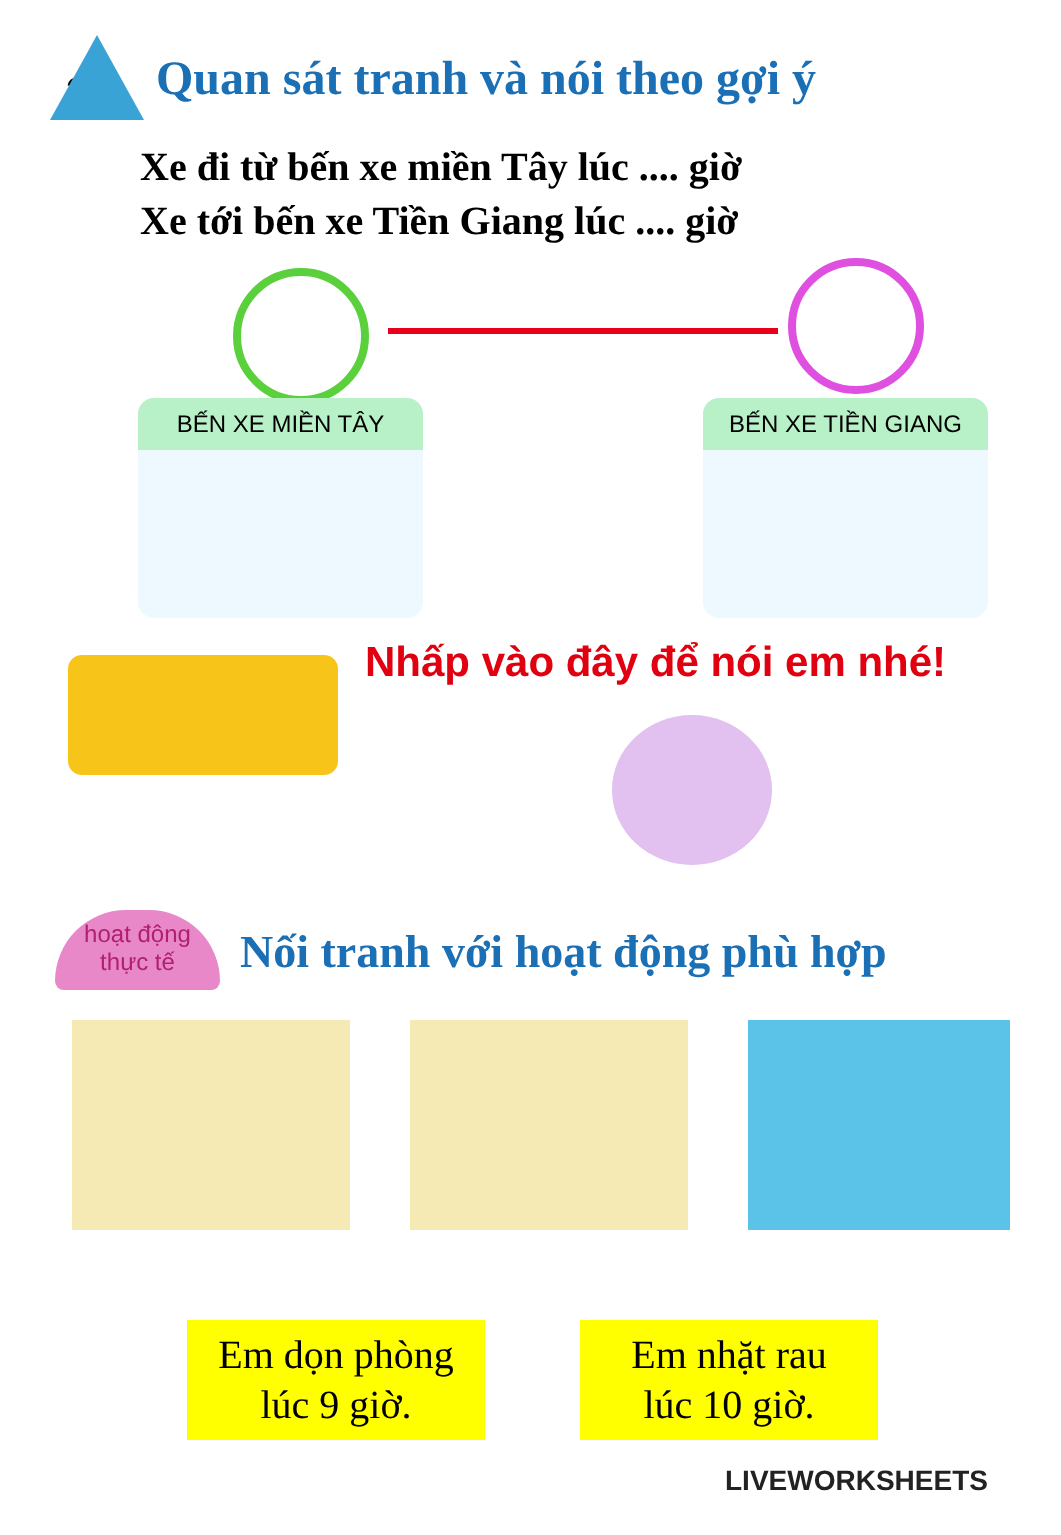3
Quan sát tranh và nói theo gợi ý
Xe đi từ bến xe miền Tây lúc .... giờ
Xe tới bến xe Tiền Giang lúc .... giờ
BẾN XE MIỀN TÂY BẾN XE TIỀN GIANG
Nhấp vào đây để nói em nhé!
hoạt động
thực tế
Nối tranh với hoạt động phù hợp
Em dọn phòng
lúc 9 giờ.
Em nhặt rau
lúc 10 giờ.
LIVEWORKSHEETS